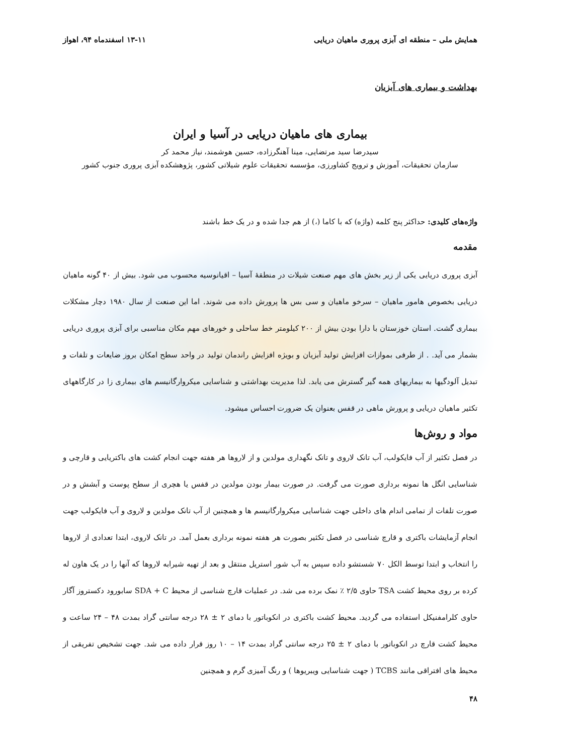همایش ملی – منطقه ای آبزی پروری ماهیان دریایی ۱۳-۱۱ اسفندماه ۹۴، اهواز
بهداشت و بیماری های آبزیان
بیماری های ماهیان دریایی در آسیا و ایران
سیدرضا سید مرتضایی، مینا آهنگرزاده، حسین هوشمند، نیاز محمد کر
سازمان تحقیقات، آموزش و ترویج کشاورزی، مؤسسه تحقیقات علوم شیلاتی کشور، پژوهشکده آبزی پروری جنوب کشور
واژه‌های کلیدی: حداکثر پنج کلمه (واژه) که با کاما (،) از هم جدا شده و در یک خط باشند
مقدمه
آبزی پروری دریایی یکی از زیر بخش های مهم صنعت شیلات در منطقهٔ آسیا – اقیانوسیه محسوب می شود. بیش از ۴۰ گونه ماهیان دریایی بخصوص هامور ماهیان – سرخو ماهیان و سی بس ها پرورش داده می شوند. اما این صنعت از سال ۱۹۸۰ دچار مشکلات بیماری گشت. استان خوزستان با دارا بودن بیش از ۲۰۰ کیلومتر خط ساحلی و خورهای مهم مکان مناسبی برای آبزی پروری دریایی بشمار می آید. . از طرفی بموازات افزایش تولید آبزیان و بویژه افزایش راندمان تولید در واحد سطح امکان بروز ضایعات و تلفات و تبدیل آلودگیها به بیماریهای همه گیر گسترش می یابد. لذا مدیریت بهداشتی و شناسایی میکروارگانیسم های بیماری زا در کارگاههای تکثیر ماهیان دریایی و پرورش ماهی در قفس بعنوان یک ضرورت احساس میشود.
مواد و روش‌ها
در فصل تکثیر از آب فایکولب، آب تانک لاروی و تانک نگهداری مولدین و از لاروها هر هفته جهت انجام کشت های باکتریایی و قارچی و شناسایی انگل ها نمونه برداری صورت می گرفت. در صورت بیمار بودن مولدین در قفس یا هچری از سطح پوست و آبشش و در صورت تلفات از تمامی اندام های داخلی جهت شناسایی میکروارگانیسم ها و همچنین از آب تانک مولدین و لاروی و آب فایکولب جهت انجام آزمایشات باکتری و قارچ شناسی در فصل تکثیر بصورت هر هفته نمونه برداری بعمل آمد. در تانک لاروی، ابتدا تعدادی از لاروها را انتخاب و ابتدا توسط الکل ۷۰ شستشو داده سپس به آب شور استریل منتقل و بعد از تهیه شیرابه لاروها که آنها را در یک هاون له کرده بر روی محیط کشت TSA حاوی ۲/۵ ٪ نمک برده می شد. در عملیات قارچ شناسی از محیط SDA + C سابورود دکستروز آگار حاوی کلرامفنیکل استفاده می گردید. محیط کشت باکتری در انکوباتور با دمای ۲ ± ۲۸ درجه سانتی گراد بمدت ۴۸ – ۲۴ ساعت و محیط کشت قارچ در انکوباتور با دمای ۲ ± ۲۵ درجه سانتی گراد بمدت ۱۴ – ۱۰ روز قرار داده می شد. جهت تشخیص تفریقی از محیط های افتراقی مانند TCBS ( جهت شناسایی ویبریوها ) و رنگ آمیزی گرم و همچنین
۴۸